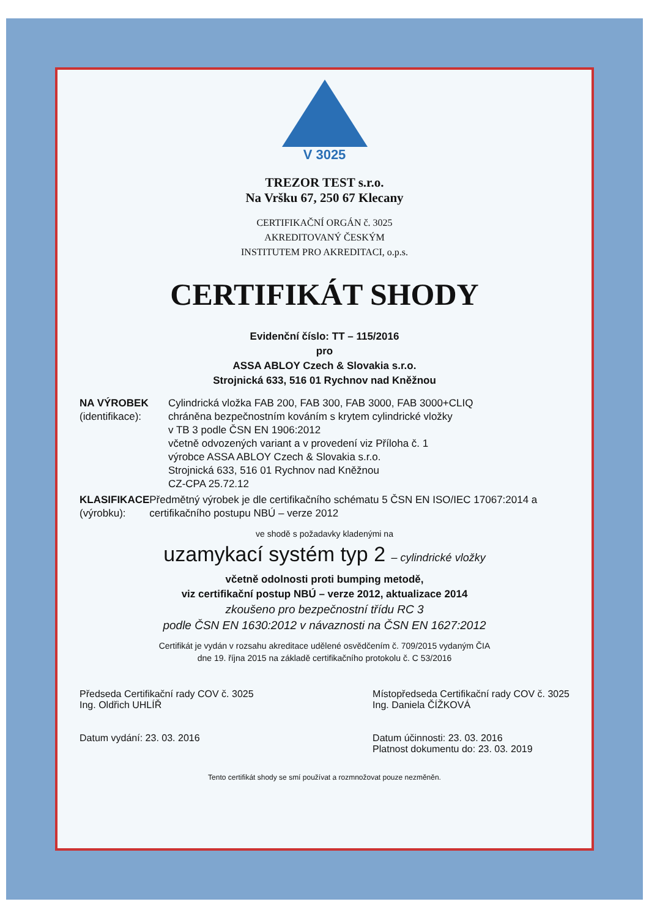V 3025
TREZOR TEST s.r.o.
Na Vršku 67, 250 67 Klecany
CERTIFIKAČNÍ ORGÁN č. 3025
AKREDITOVANÝ ČESKÝM
INSTITUTEM PRO AKREDITACI, o.p.s.
CERTIFIKÁT SHODY
Evidenční číslo: TT – 115/2016
pro
ASSA ABLOY Czech & Slovakia s.r.o.
Strojnická 633, 516 01 Rychnov nad Kněžnou
NA VÝROBEK
(identifikace):
Cylindrická vložka FAB 200, FAB 300, FAB 3000, FAB 3000+CLIQ
chráněna bezpečnostním kováním s krytem cylindrické vložky
v TB 3 podle ČSN EN 1906:2012
včetně odvozených variant a v provedení viz Příloha č. 1
výrobce ASSA ABLOY Czech & Slovakia s.r.o.
Strojnická 633, 516 01 Rychnov nad Kněžnou
CZ-CPA 25.72.12
KLASIFIKACE
(výrobku):
Předmětný výrobek je dle certifikačního schématu 5 ČSN EN ISO/IEC 17067:2014 a certifikačního postupu NBÚ – verze 2012
ve shodě s požadavky kladenými na
uzamykací systém typ 2 – cylindrické vložky
včetně odolnosti proti bumping metodě,
viz certifikační postup NBÚ – verze 2012, aktualizace 2014
zkoušeno pro bezpečnostní třídu RC 3
podle ČSN EN 1630:2012 v návaznosti na ČSN EN 1627:2012
Certifikát je vydán v rozsahu akreditace udělené osvědčením č. 709/2015 vydaným ČIA
dne 19. října 2015 na základě certifikačního protokolu č. C 53/2016
Předseda Certifikační rady COV č. 3025
Ing. Oldřich UHLÍŘ
Datum vydání: 23. 03. 2016
Místopředseda Certifikační rady COV č. 3025
Ing. Daniela ČÍŽKOVÁ
Datum účinnosti: 23. 03. 2016
Platnost dokumentu do: 23. 03. 2019
Tento certifikát shody se smí používat a rozmnožovat pouze nezměněn.